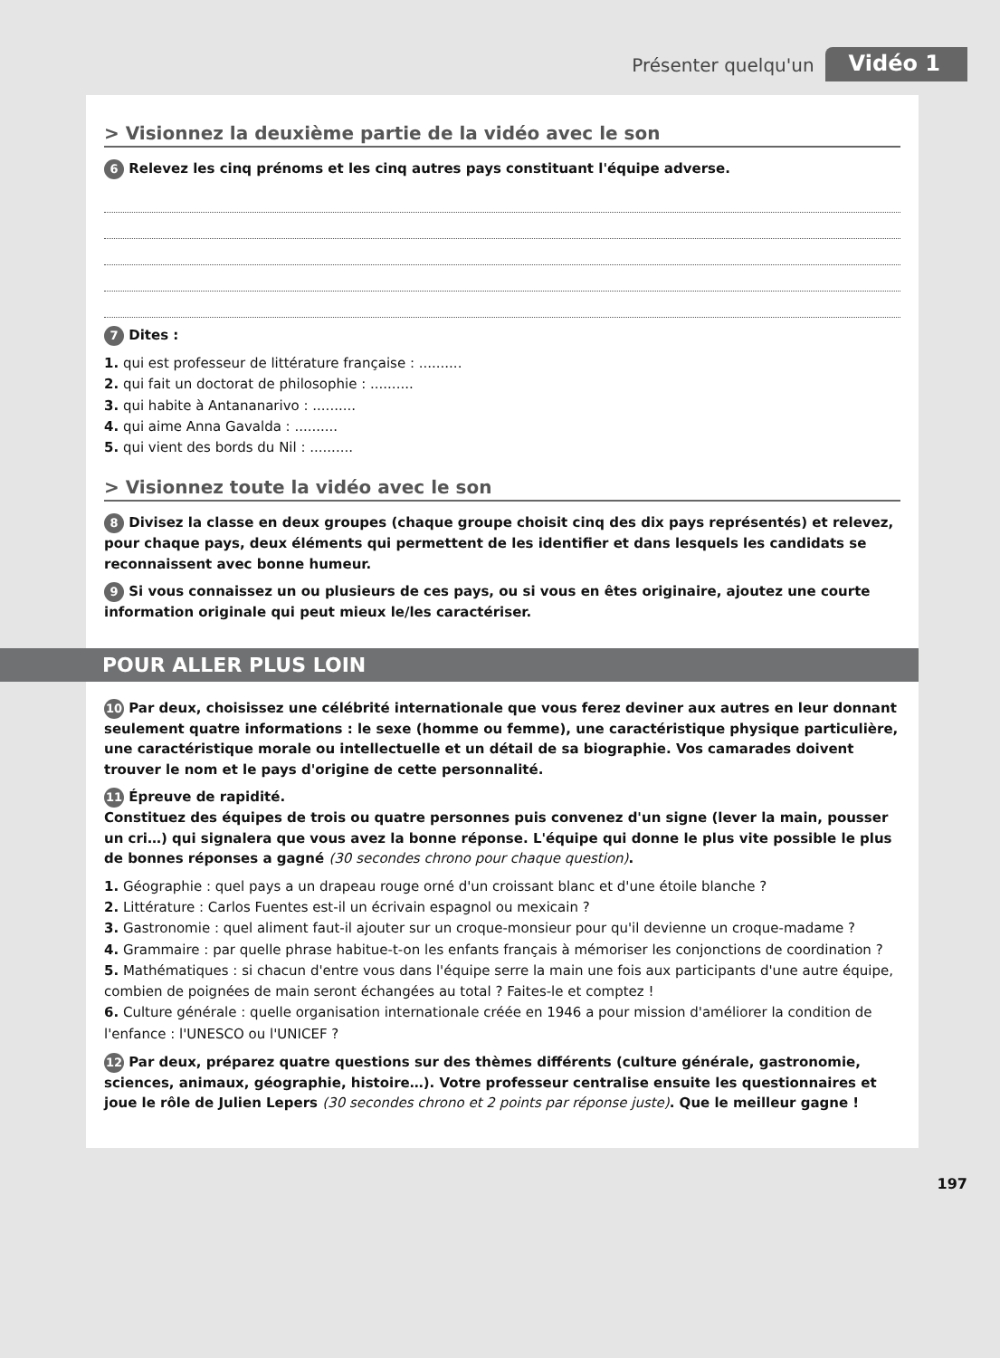Présenter quelqu'un Vidéo 1
> Visionnez la deuxième partie de la vidéo avec le son
6 Relevez les cinq prénoms et les cinq autres pays constituant l'équipe adverse.
7 Dites :
1. qui est professeur de littérature française : ..........
2. qui fait un doctorat de philosophie : ..........
3. qui habite à Antananarivo : ..........
4. qui aime Anna Gavalda : ..........
5. qui vient des bords du Nil : ..........
> Visionnez toute la vidéo avec le son
8 Divisez la classe en deux groupes (chaque groupe choisit cinq des dix pays représentés) et relevez, pour chaque pays, deux éléments qui permettent de les identifier et dans lesquels les candidats se reconnaissent avec bonne humeur.
9 Si vous connaissez un ou plusieurs de ces pays, ou si vous en êtes originaire, ajoutez une courte information originale qui peut mieux le/les caractériser.
POUR ALLER PLUS LOIN
10 Par deux, choisissez une célébrité internationale que vous ferez deviner aux autres en leur donnant seulement quatre informations : le sexe (homme ou femme), une caractéristique physique particulière, une caractéristique morale ou intellectuelle et un détail de sa biographie. Vos camarades doivent trouver le nom et le pays d'origine de cette personnalité.
11 Épreuve de rapidité.
Constituez des équipes de trois ou quatre personnes puis convenez d'un signe (lever la main, pousser un cri…) qui signalera que vous avez la bonne réponse. L'équipe qui donne le plus vite possible le plus de bonnes réponses a gagné (30 secondes chrono pour chaque question).
1. Géographie : quel pays a un drapeau rouge orné d'un croissant blanc et d'une étoile blanche ?
2. Littérature : Carlos Fuentes est-il un écrivain espagnol ou mexicain ?
3. Gastronomie : quel aliment faut-il ajouter sur un croque-monsieur pour qu'il devienne un croque-madame ?
4. Grammaire : par quelle phrase habitue-t-on les enfants français à mémoriser les conjonctions de coordination ?
5. Mathématiques : si chacun d'entre vous dans l'équipe serre la main une fois aux participants d'une autre équipe, combien de poignées de main seront échangées au total ? Faites-le et comptez !
6. Culture générale : quelle organisation internationale créée en 1946 a pour mission d'améliorer la condition de l'enfance : l'UNESCO ou l'UNICEF ?
12 Par deux, préparez quatre questions sur des thèmes différents (culture générale, gastronomie, sciences, animaux, géographie, histoire…). Votre professeur centralise ensuite les questionnaires et joue le rôle de Julien Lepers (30 secondes chrono et 2 points par réponse juste). Que le meilleur gagne !
197